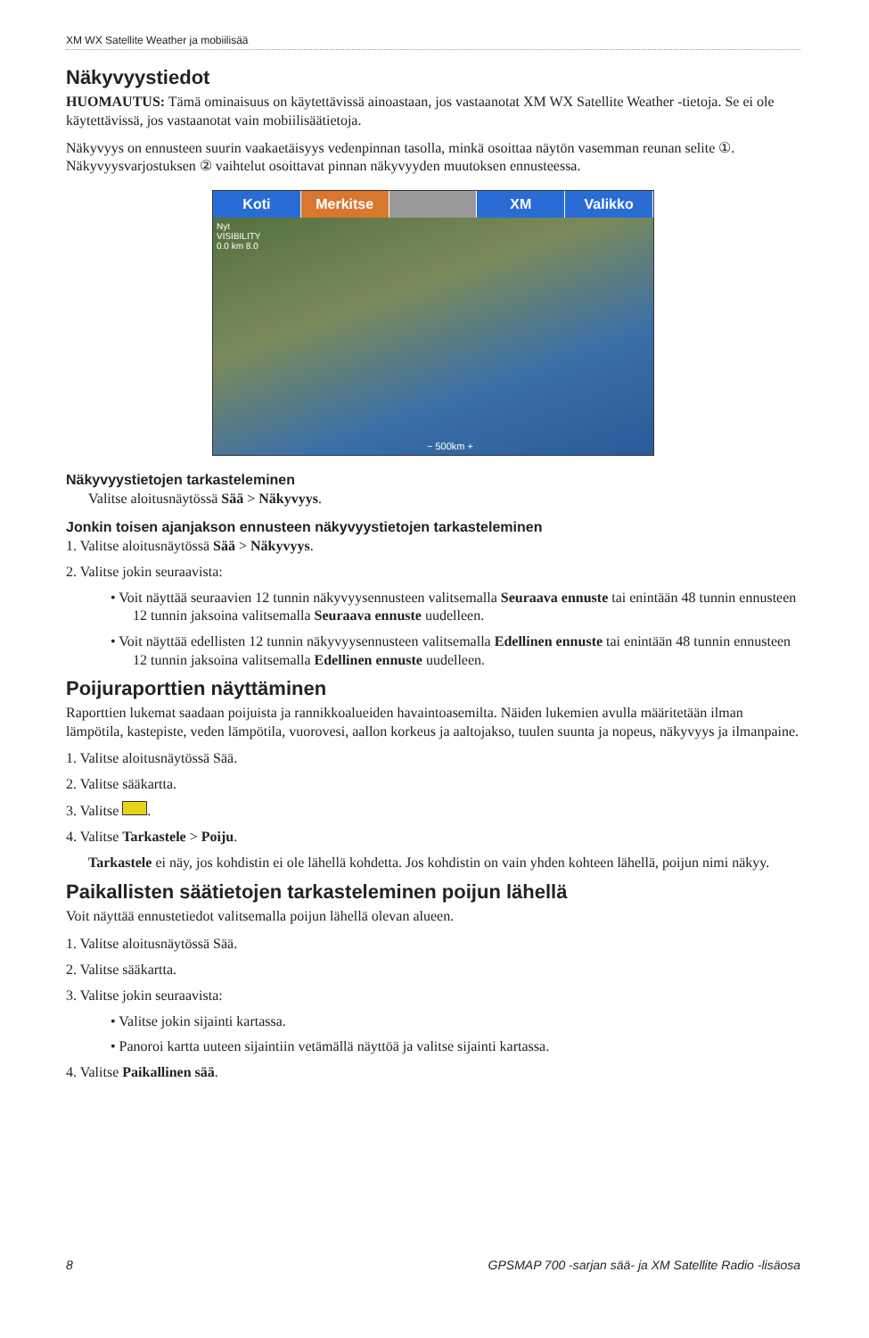XM WX Satellite Weather ja mobiilisää
Näkyvyystiedot
HUOMAUTUS: Tämä ominaisuus on käytettävissä ainoastaan, jos vastaanotat XM WX Satellite Weather -tietoja. Se ei ole käytettävissä, jos vastaanotat vain mobiilisäätietoja.
Näkyvyys on ennusteen suurin vaakaetäisyys vedenpinnan tasolla, minkä osoittaa näytön vasemman reunan selite ①. Näkyvyysvarjostuksen ② vaihtelut osoittavat pinnan näkyvyyden muutoksen ennusteessa.
Koti Merkitse XM Valikko
Nyt
VISIBILITY
0.0 km 8.0
− 500km +
Näkyvyystietojen tarkasteleminen
Valitse aloitusnäytössä Sää > Näkyvyys.
Jonkin toisen ajanjakson ennusteen näkyvyystietojen tarkasteleminen
1. Valitse aloitusnäytössä Sää > Näkyvyys.
2. Valitse jokin seuraavista:
• Voit näyttää seuraavien 12 tunnin näkyvyysennusteen valitsemalla Seuraava ennuste tai enintään 48 tunnin ennusteen 12 tunnin jaksoina valitsemalla Seuraava ennuste uudelleen.
• Voit näyttää edellisten 12 tunnin näkyvyysennusteen valitsemalla Edellinen ennuste tai enintään 48 tunnin ennusteen 12 tunnin jaksoina valitsemalla Edellinen ennuste uudelleen.
Poijuraporttien näyttäminen
Raporttien lukemat saadaan poijuista ja rannikkoalueiden havaintoasemilta. Näiden lukemien avulla määritetään ilman lämpötila, kastepiste, veden lämpötila, vuorovesi, aallon korkeus ja aaltojakso, tuulen suunta ja nopeus, näkyvyys ja ilmanpaine.
1. Valitse aloitusnäytössä Sää.
2. Valitse sääkartta.
3. Valitse .
4. Valitse Tarkastele > Poiju.
Tarkastele ei näy, jos kohdistin ei ole lähellä kohdetta. Jos kohdistin on vain yhden kohteen lähellä, poijun nimi näkyy.
Paikallisten säätietojen tarkasteleminen poijun lähellä
Voit näyttää ennustetiedot valitsemalla poijun lähellä olevan alueen.
1. Valitse aloitusnäytössä Sää.
2. Valitse sääkartta.
3. Valitse jokin seuraavista:
• Valitse jokin sijainti kartassa.
• Panoroi kartta uuteen sijaintiin vetämällä näyttöä ja valitse sijainti kartassa.
4. Valitse Paikallinen sää.
8 GPSMAP 700 -sarjan sää- ja XM Satellite Radio -lisäosa